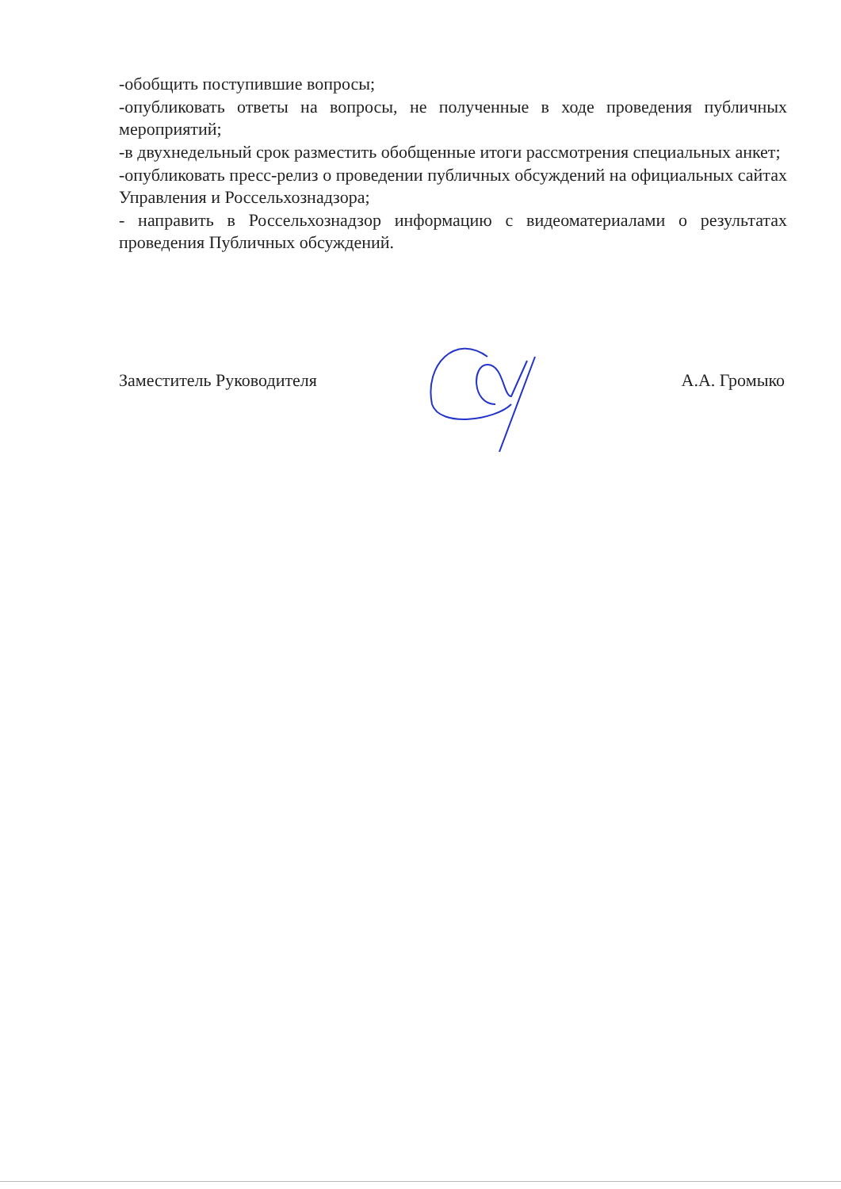-обобщить поступившие вопросы;
-опубликовать ответы на вопросы, не полученные в ходе проведения публичных мероприятий;
-в двухнедельный срок разместить обобщенные итоги рассмотрения специальных анкет;
-опубликовать пресс-релиз о проведении публичных обсуждений на официальных сайтах Управления и Россельхознадзора;
- направить в Россельхознадзор информацию с видеоматериалами о результатах проведения Публичных обсуждений.
Заместитель Руководителя А.А. Громыко